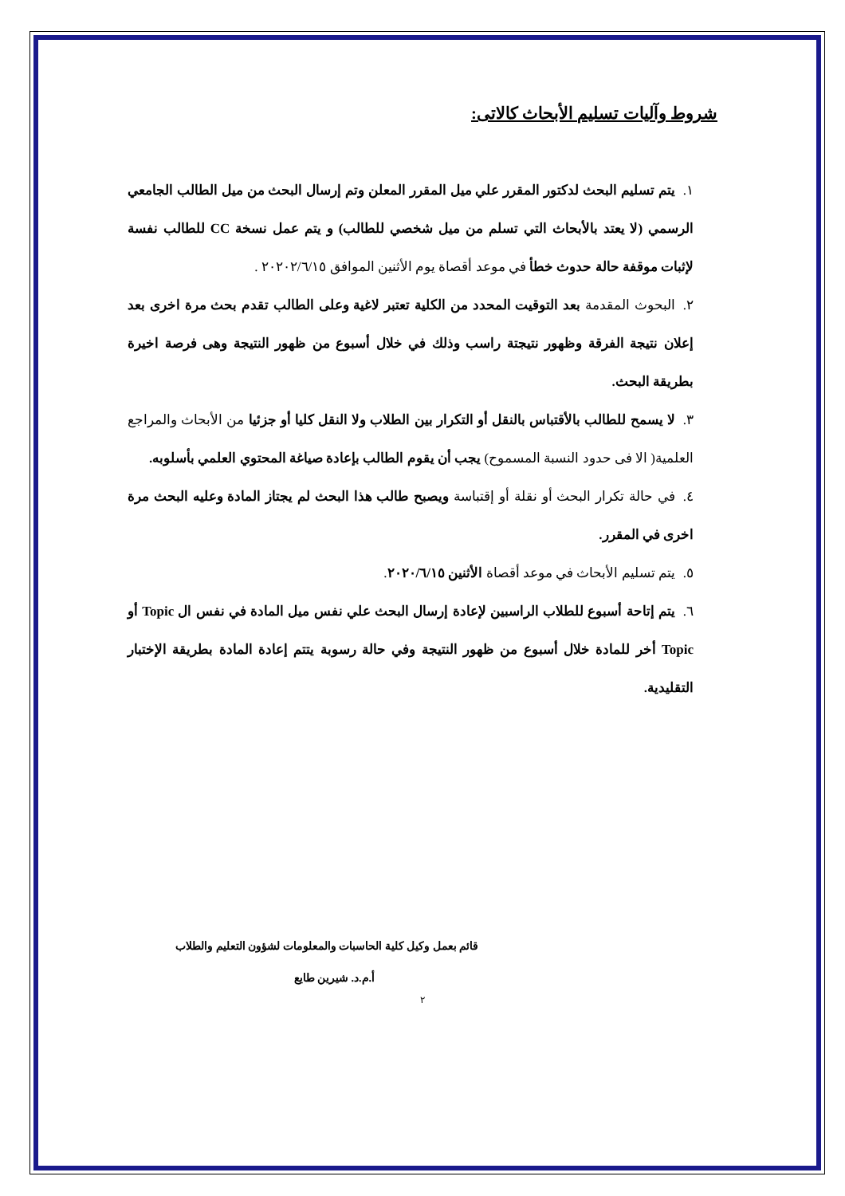شروط وآليات تسليم الأبحاث كالاتى:
١. يتم تسليم البحث لدكتور المقرر علي ميل المقرر المعلن وتم إرسال البحث من ميل الطالب الجامعي الرسمي (لا يعتد بالأبحاث التي تسلم من ميل شخصي للطالب) و يتم عمل نسخة CC للطالب نفسة لإثبات موقفة حالة حدوث خطأ في موعد أقصاة يوم الأثنين الموافق ٢٠٢٠٢/٦/١٥ .
٢. البحوث المقدمة بعد التوقيت المحدد من الكلية تعتبر لاغية وعلى الطالب تقدم بحث مرة اخرى بعد إعلان نتيجة الفرقة وظهور نتيجتة راسب وذلك في خلال أسبوع من ظهور النتيجة وهى فرصة اخيرة بطريقة البحث.
٣. لا يسمح للطالب بالأقتباس بالنقل أو التكرار بين الطلاب ولا النقل كليا أو جزئيا من الأبحاث والمراجع العلمية( الا فى حدود النسبة المسموح) يجب أن يقوم الطالب بإعادة صياغة المحتوي العلمي بأسلوبه.
٤. في حالة تكرار البحث أو نقلة أو إقتباسة ويصبح طالب هذا البحث لم يجتاز المادة وعليه البحث مرة اخرى في المقرر.
٥. يتم تسليم الأبحاث في موعد أقصاة الأثنين ٢٠٢٠/٦/١٥.
٦. يتم إتاحة أسبوع للطلاب الراسبين لإعادة إرسال البحث علي نفس ميل المادة في نفس ال Topic أو Topic أخر للمادة خلال أسبوع من ظهور النتيجة وفي حالة رسوبة يتتم إعادة المادة بطريقة الإختبار التقليدية.
قائم بعمل وكيل كلية الحاسبات والمعلومات لشؤون التعليم والطلاب
أ.م.د. شيرين طايع
٢